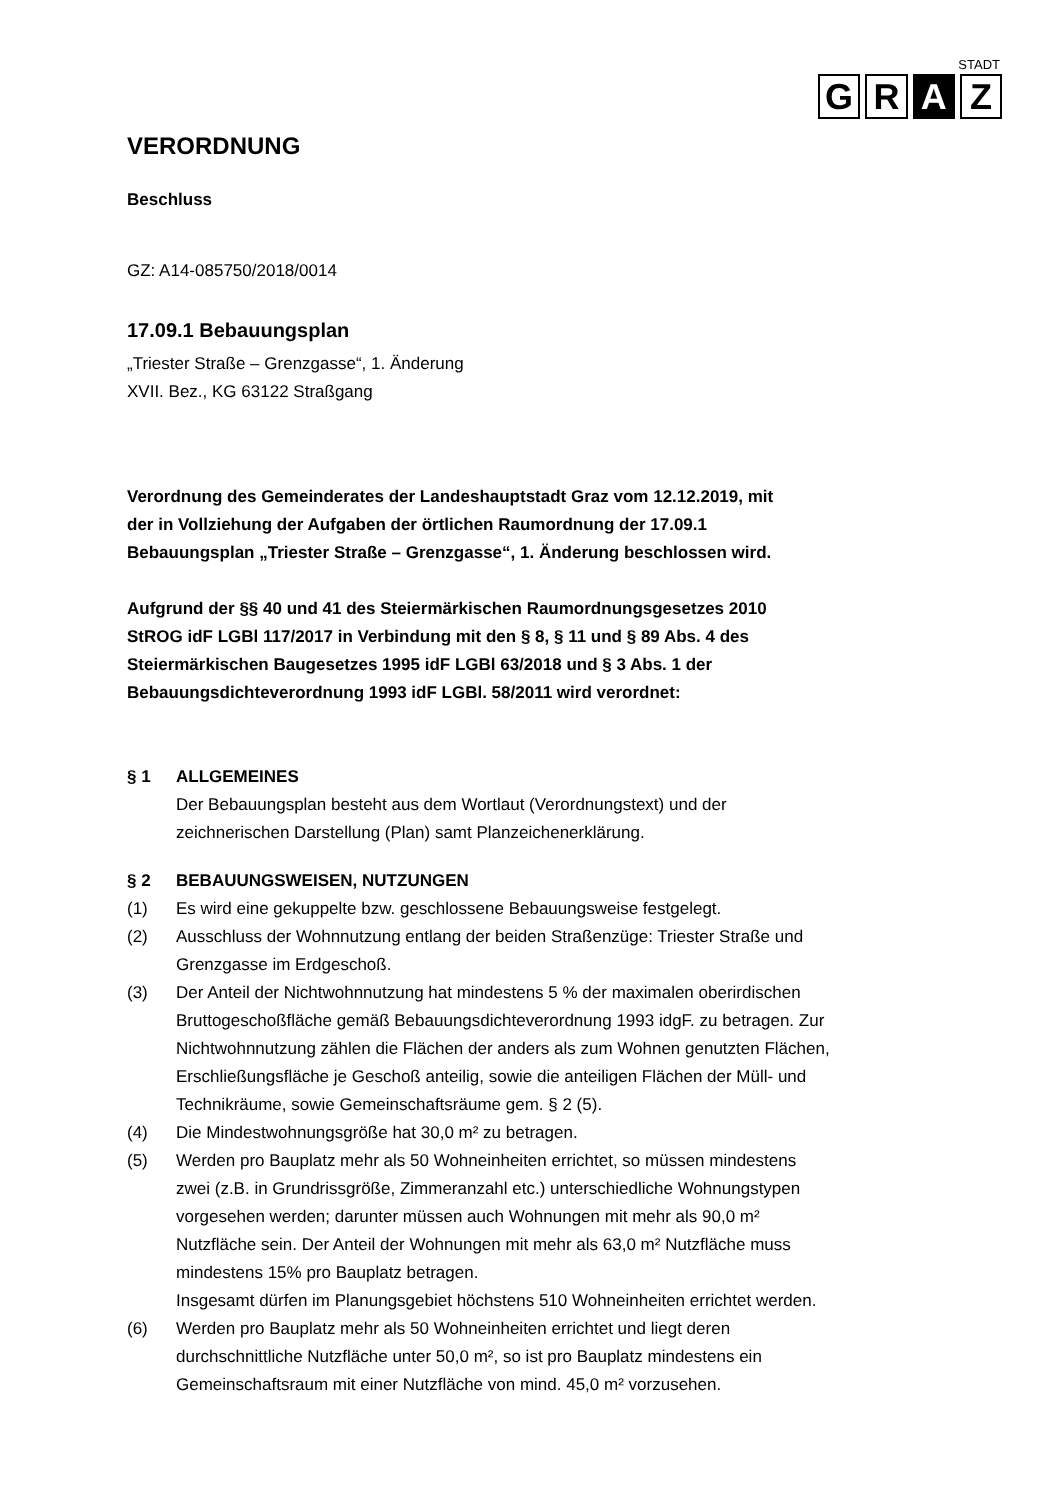STADT
G R A Z
VERORDNUNG
Beschluss
GZ: A14-085750/2018/0014
17.09.1 Bebauungsplan
„Triester Straße – Grenzgasse“, 1. Änderung
XVII. Bez., KG 63122 Straßgang
Verordnung des Gemeinderates der Landeshauptstadt Graz vom 12.12.2019, mit
der in Vollziehung der Aufgaben der örtlichen Raumordnung der 17.09.1
Bebauungsplan „Triester Straße – Grenzgasse“, 1. Änderung beschlossen wird.
Aufgrund der §§ 40 und 41 des Steiermärkischen Raumordnungsgesetzes 2010
StROG idF LGBl 117/2017 in Verbindung mit den § 8, § 11 und § 89 Abs. 4 des
Steiermärkischen Baugesetzes 1995 idF LGBl 63/2018 und § 3 Abs. 1 der
Bebauungsdichteverordnung 1993 idF LGBl. 58/2011 wird verordnet:
§ 1 ALLGEMEINES
Der Bebauungsplan besteht aus dem Wortlaut (Verordnungstext) und der
zeichnerischen Darstellung (Plan) samt Planzeichenerklärung.
§ 2 BEBAUUNGSWEISEN, NUTZUNGEN
(1) Es wird eine gekuppelte bzw. geschlossene Bebauungsweise festgelegt.
(2) Ausschluss der Wohnnutzung entlang der beiden Straßenzüge: Triester Straße und
Grenzgasse im Erdgeschoß.
(3) Der Anteil der Nichtwohnnutzung hat mindestens 5 % der maximalen oberirdischen
Bruttogeschoßfläche gemäß Bebauungsdichteverordnung 1993 idgF. zu betragen. Zur
Nichtwohnnutzung zählen die Flächen der anders als zum Wohnen genutzten Flächen,
Erschließungsfläche je Geschoß anteilig, sowie die anteiligen Flächen der Müll- und
Technikräume, sowie Gemeinschaftsräume gem. § 2 (5).
(4) Die Mindestwohnungsgröße hat 30,0 m² zu betragen.
(5) Werden pro Bauplatz mehr als 50 Wohneinheiten errichtet, so müssen mindestens
zwei (z.B. in Grundrissgröße, Zimmeranzahl etc.) unterschiedliche Wohnungstypen
vorgesehen werden; darunter müssen auch Wohnungen mit mehr als 90,0 m²
Nutzfläche sein. Der Anteil der Wohnungen mit mehr als 63,0 m² Nutzfläche muss
mindestens 15% pro Bauplatz betragen.
Insgesamt dürfen im Planungsgebiet höchstens 510 Wohneinheiten errichtet werden.
(6) Werden pro Bauplatz mehr als 50 Wohneinheiten errichtet und liegt deren
durchschnittliche Nutzfläche unter 50,0 m², so ist pro Bauplatz mindestens ein
Gemeinschaftsraum mit einer Nutzfläche von mind. 45,0 m² vorzusehen.